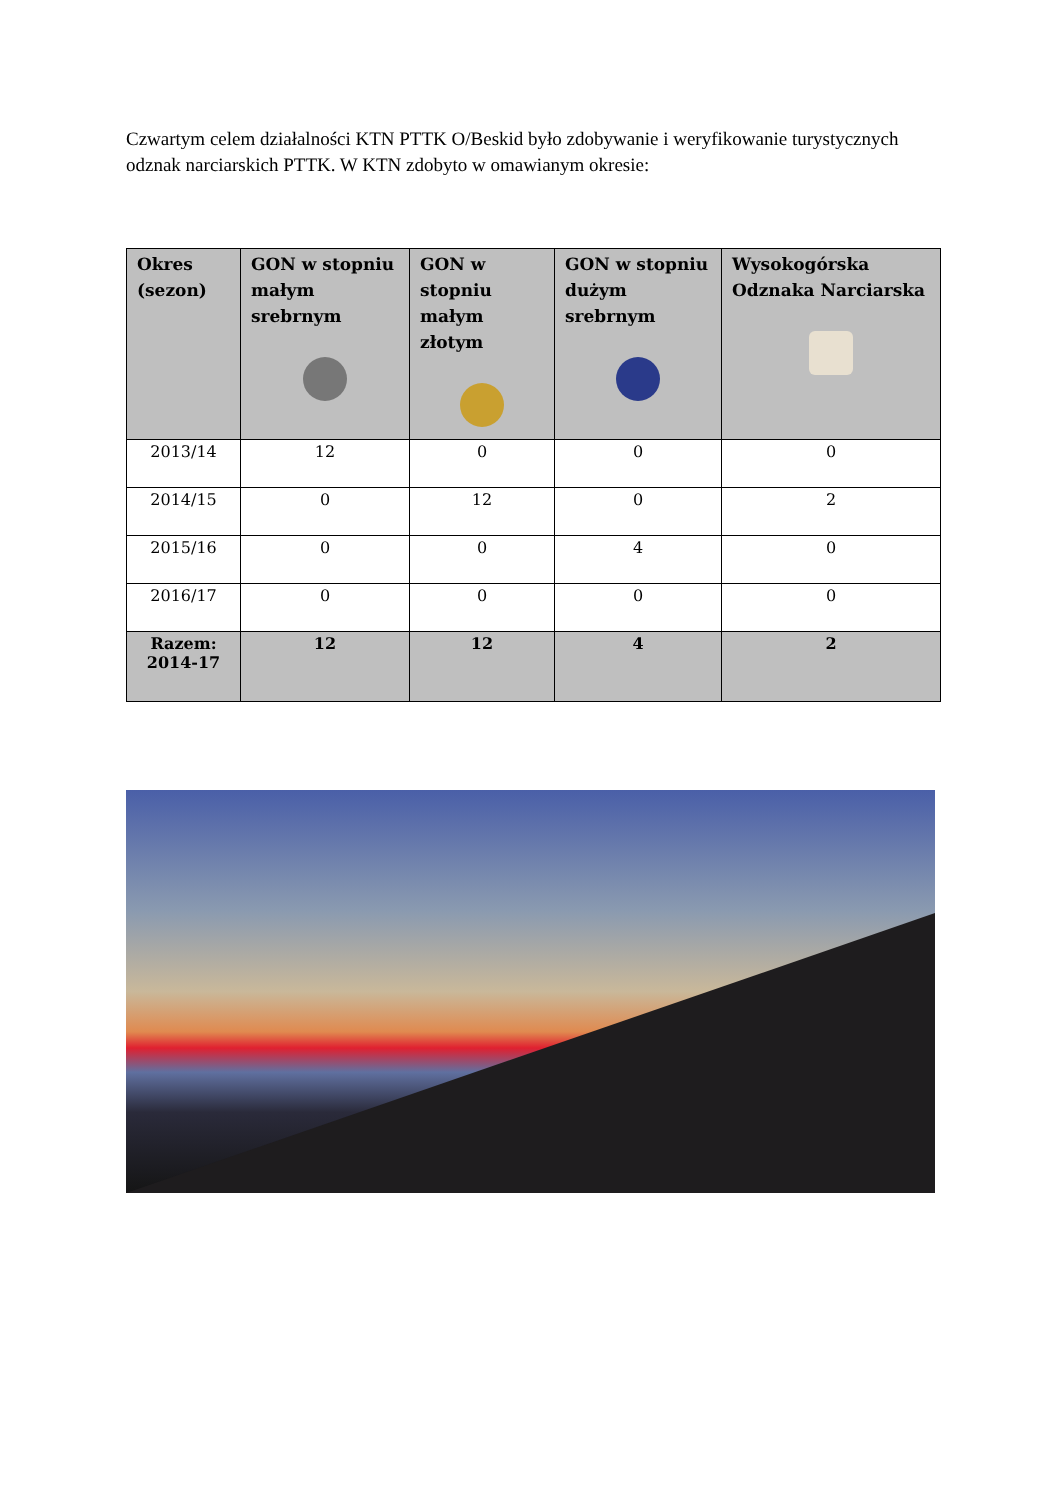Czwartym celem działalności KTN PTTK O/Beskid było zdobywanie i weryfikowanie turystycznych odznak narciarskich PTTK. W KTN zdobyto w omawianym okresie:
| Okres (sezon) | GON w stopniu małym srebrnym | GON w stopniu małym złotym | GON w stopniu dużym srebrnym | Wysokogórska Odznaka Narciarska |
| --- | --- | --- | --- | --- |
| 2013/14 | 12 | 0 | 0 | 0 |
| 2014/15 | 0 | 12 | 0 | 2 |
| 2015/16 | 0 | 0 | 4 | 0 |
| 2016/17 | 0 | 0 | 0 | 0 |
| Razem: 2014-17 | 12 | 12 | 4 | 2 |